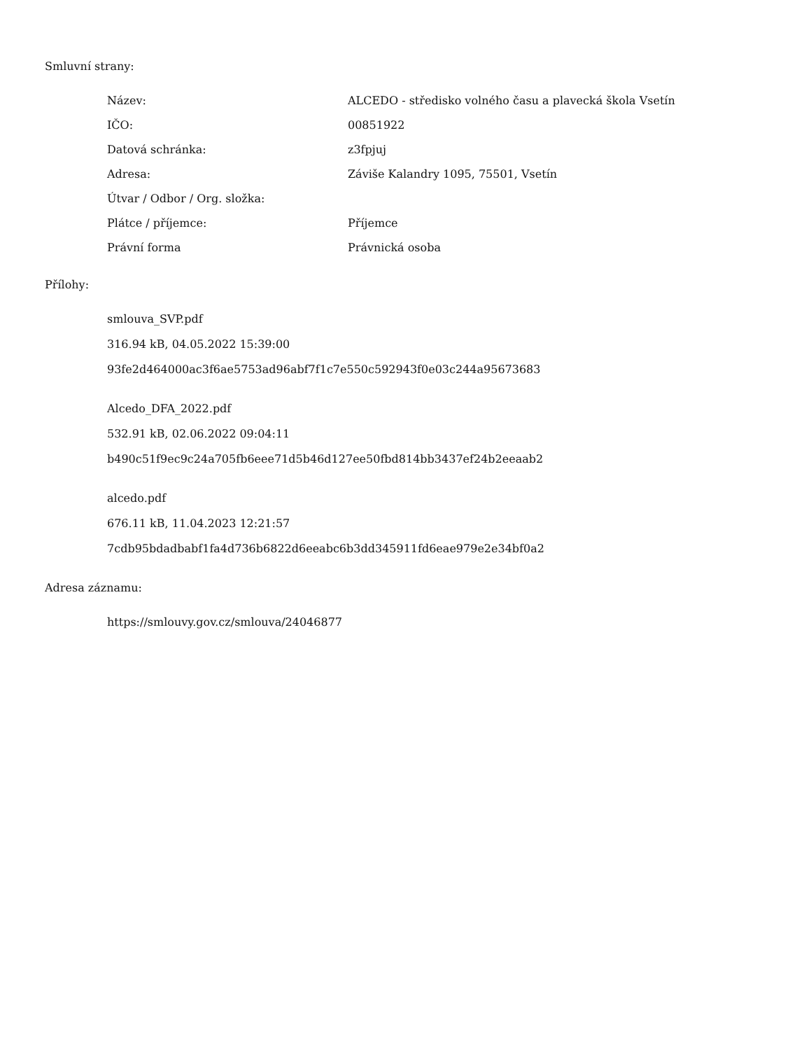Smluvní strany:
| Název: | ALCEDO - středisko volného času a plavecká škola Vsetín |
| IČO: | 00851922 |
| Datová schránka: | z3fpjuj |
| Adresa: | Záviše Kalandry 1095, 75501, Vsetín |
| Útvar / Odbor / Org. složka: | |
| Plátce / příjemce: | Příjemce |
| Právní forma | Právnická osoba |
Přílohy:
smlouva_SVP.pdf
316.94 kB, 04.05.2022 15:39:00
93fe2d464000ac3f6ae5753ad96abf7f1c7e550c592943f0e03c244a95673683
Alcedo_DFA_2022.pdf
532.91 kB, 02.06.2022 09:04:11
b490c51f9ec9c24a705fb6eee71d5b46d127ee50fbd814bb3437ef24b2eeaab2
alcedo.pdf
676.11 kB, 11.04.2023 12:21:57
7cdb95bdadbabf1fa4d736b6822d6eeabc6b3dd345911fd6eae979e2e34bf0a2
Adresa záznamu:
https://smlouvy.gov.cz/smlouva/24046877